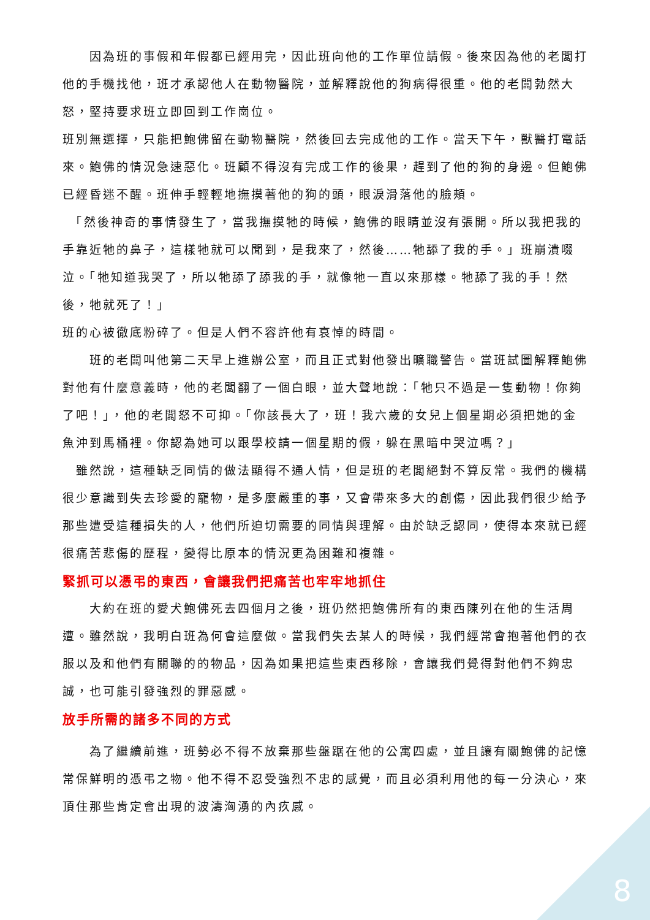因為班的事假和年假都已經用完，因此班向他的工作單位請假。後來因為他的老闆打他的手機找他，班才承認他人在動物醫院，並解釋說他的狗病得很重。他的老闆勃然大怒，堅持要求班立即回到工作崗位。
班別無選擇，只能把鮑佛留在動物醫院，然後回去完成他的工作。當天下午，獸醫打電話來。鮑佛的情況急速惡化。班顧不得沒有完成工作的後果，趕到了他的狗的身邊。但鮑佛已經昏迷不醒。班伸手輕輕地撫摸著他的狗的頭，眼淚滑落他的臉頰。
　「然後神奇的事情發生了，當我撫摸牠的時候，鮑佛的眼睛並沒有張開。所以我把我的手靠近牠的鼻子，這樣牠就可以聞到，是我來了，然後……牠舔了我的手。」班崩潰啜泣。「牠知道我哭了，所以牠舔了舔我的手，就像牠一直以來那樣。牠舔了我的手！然後，牠就死了！」
班的心被徹底粉碎了。但是人們不容許他有哀悼的時間。
　　班的老闆叫他第二天早上進辦公室，而且正式對他發出曠職警告。當班試圖解釋鮑佛對他有什麼意義時，他的老闆翻了一個白眼，並大聲地說：「牠只不過是一隻動物！你夠了吧！」，他的老闆怒不可抑。「你該長大了，班！我六歲的女兒上個星期必須把她的金魚沖到馬桶裡。你認為她可以跟學校請一個星期的假，躲在黑暗中哭泣嗎？」
　雖然說，這種缺乏同情的做法顯得不通人情，但是班的老闆絕對不算反常。我們的機構很少意識到失去珍愛的寵物，是多麼嚴重的事，又會帶來多大的創傷，因此我們很少給予那些遭受這種損失的人，他們所迫切需要的同情與理解。由於缺乏認同，使得本來就已經很痛苦悲傷的歷程，變得比原本的情況更為困難和複雜。
緊抓可以憑弔的東西，會讓我們把痛苦也牢牢地抓住
　　大約在班的愛犬鮑佛死去四個月之後，班仍然把鮑佛所有的東西陳列在他的生活周遭。雖然說，我明白班為何會這麼做。當我們失去某人的時候，我們經常會抱著他們的衣服以及和他們有關聯的的物品，因為如果把這些東西移除，會讓我們覺得對他們不夠忠誠，也可能引發強烈的罪惡感。
放手所需的諸多不同的方式
　　為了繼續前進，班勢必不得不放棄那些盤踞在他的公寓四處，並且讓有關鮑佛的記憶常保鮮明的憑弔之物。他不得不忍受強烈不忠的感覺，而且必須利用他的每一分決心，來頂住那些肯定會出現的波濤洶湧的內疚感。
8